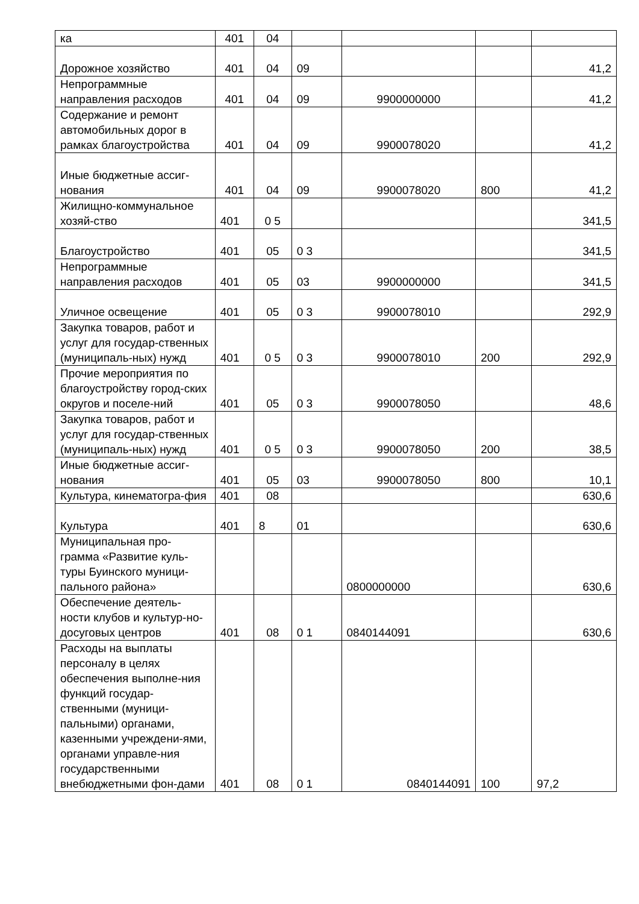| ка | 401 | 04 | | | | |
| Дорожное хозяйство | 401 | 04 | 09 | | | 41,2 |
| Непрограммные направления расходов | 401 | 04 | 09 | 9900000000 | | 41,2 |
| Содержание и ремонт автомобильных дорог в рамках благоустройства | 401 | 04 | 09 | 9900078020 | | 41,2 |
| Иные бюджетные ассиг-нования | 401 | 04 | 09 | 9900078020 | 800 | 41,2 |
| Жилищно-коммунальное хозяй-ство | 401 | 0 5 | | | | 341,5 |
| Благоустройство | 401 | 05 | 0 3 | | | 341,5 |
| Непрограммные направления расходов | 401 | 05 | 03 | 9900000000 | | 341,5 |
| Уличное освещение | 401 | 05 | 0 3 | 9900078010 | | 292,9 |
| Закупка товаров, работ и услуг для государ-ственных (муниципаль-ных) нужд | 401 | 0 5 | 0 3 | 9900078010 | 200 | 292,9 |
| Прочие мероприятия по благоустройству город-ских округов и поселе-ний | 401 | 05 | 0 3 | 9900078050 | | 48,6 |
| Закупка товаров, работ и услуг для государ-ственных (муниципаль-ных) нужд | 401 | 0 5 | 0 3 | 9900078050 | 200 | 38,5 |
| Иные бюджетные ассиг-нования | 401 | 05 | 03 | 9900078050 | 800 | 10,1 |
| Культура, кинематогра-фия | 401 | 08 | | | | 630,6 |
| Культура | 401 | 8 | 01 | | | 630,6 |
| Муниципальная про-грамма «Развитие куль-туры Буинского муници-пального района» | | | | 0800000000 | | 630,6 |
| Обеспечение деятель-ности клубов и культур-но-досуговых центров | 401 | 08 | 0 1 | 0840144091 | | 630,6 |
| Расходы на выплаты персоналу в целях обеспечения выполне-ния функций государ-ственными (муници-пальными) органами, казенными учреждени-ями, органами управле-ния государственными внебюджетными фон-дами | 401 | 08 | 0 1 | 0840144091 | 100 | 97,2 |